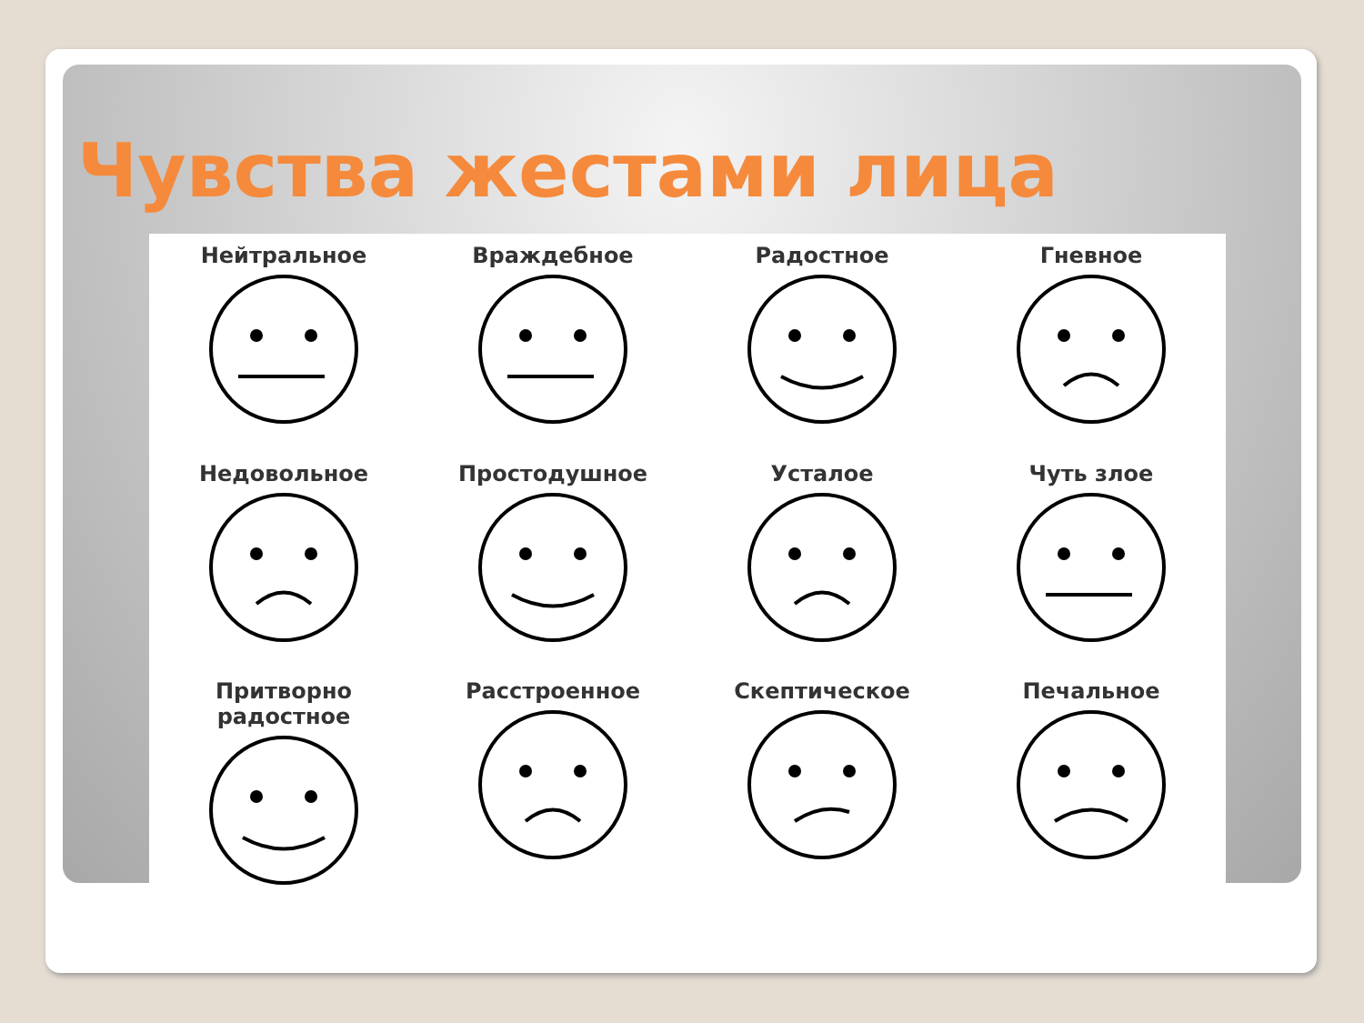Чувства жестами лица
Нейтральное
Враждебное
Радостное
Гневное
Недовольное
Простодушное
Усталое
Чуть злое
Притворно
радостное
Расстроенное
Скептическое
Печальное